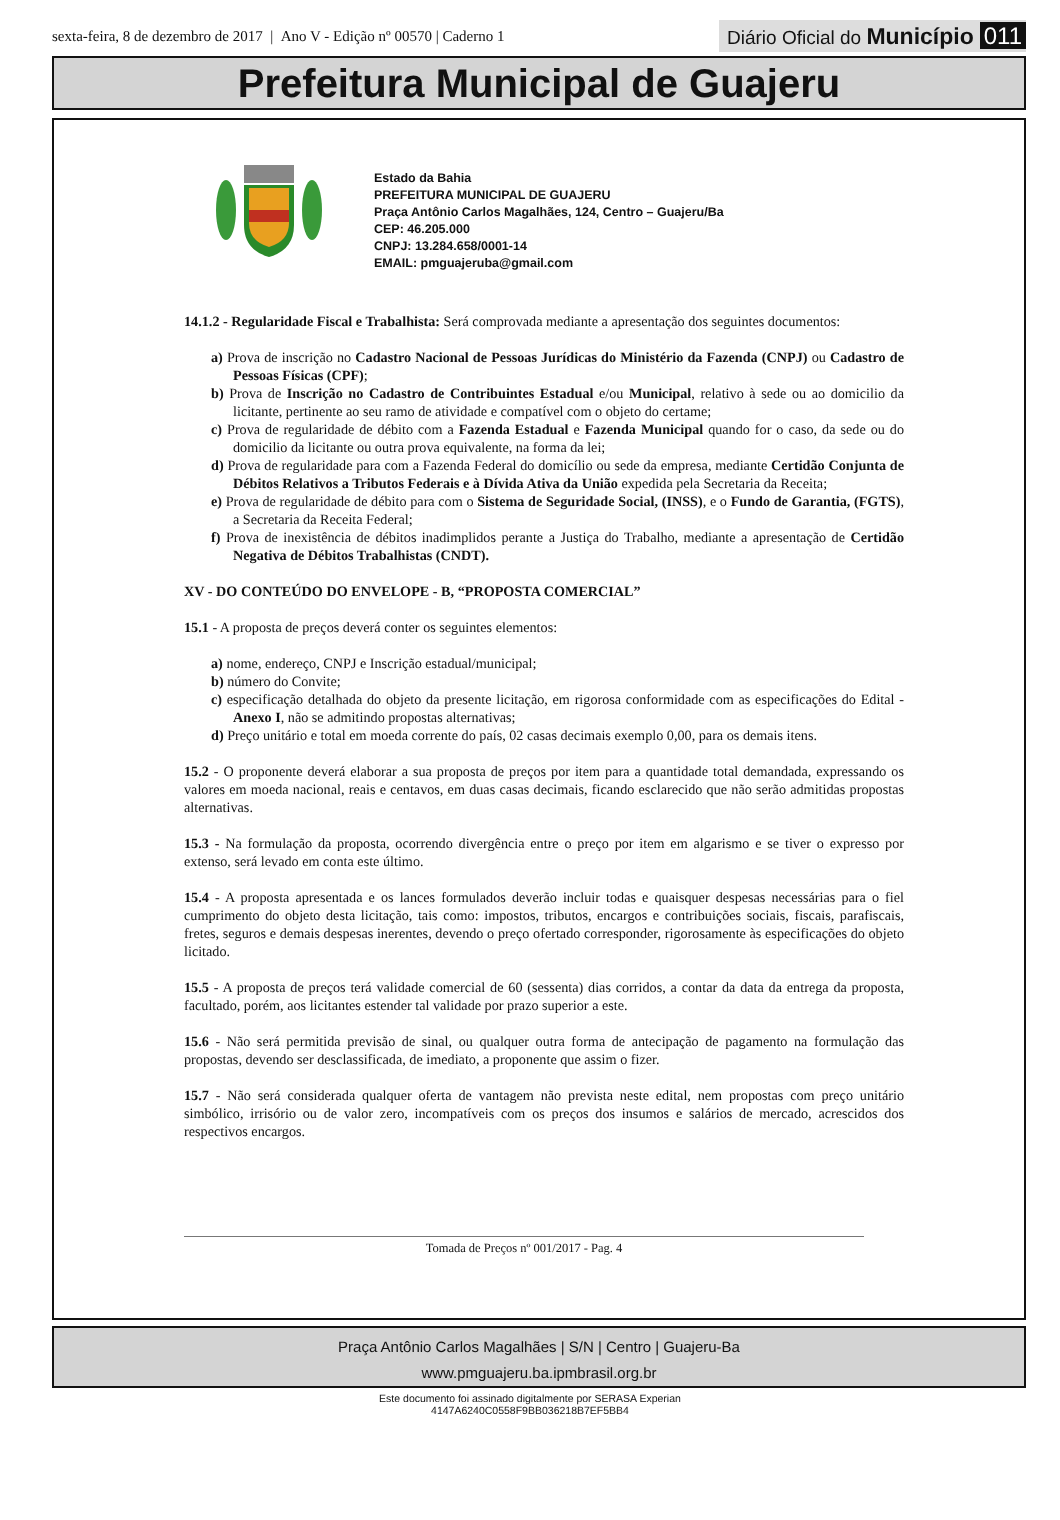sexta-feira, 8 de dezembro de 2017 | Ano V - Edição nº 00570 | Caderno 1
Diário Oficial do Município 011
Prefeitura Municipal de Guajeru
Estado da Bahia
PREFEITURA MUNICIPAL DE GUAJERU
Praça Antônio Carlos Magalhães, 124, Centro – Guajeru/Ba
CEP: 46.205.000
CNPJ: 13.284.658/0001-14
EMAIL: pmguajeruba@gmail.com
14.1.2 - Regularidade Fiscal e Trabalhista: Será comprovada mediante a apresentação dos seguintes documentos:
a) Prova de inscrição no Cadastro Nacional de Pessoas Jurídicas do Ministério da Fazenda (CNPJ) ou Cadastro de Pessoas Físicas (CPF);
b) Prova de Inscrição no Cadastro de Contribuintes Estadual e/ou Municipal, relativo à sede ou ao domicilio da licitante, pertinente ao seu ramo de atividade e compatível com o objeto do certame;
c) Prova de regularidade de débito com a Fazenda Estadual e Fazenda Municipal quando for o caso, da sede ou do domicilio da licitante ou outra prova equivalente, na forma da lei;
d) Prova de regularidade para com a Fazenda Federal do domicílio ou sede da empresa, mediante Certidão Conjunta de Débitos Relativos a Tributos Federais e à Dívida Ativa da União expedida pela Secretaria da Receita;
e) Prova de regularidade de débito para com o Sistema de Seguridade Social, (INSS), e o Fundo de Garantia, (FGTS), a Secretaria da Receita Federal;
f) Prova de inexistência de débitos inadimplidos perante a Justiça do Trabalho, mediante a apresentação de Certidão Negativa de Débitos Trabalhistas (CNDT).
XV - DO CONTEÚDO DO ENVELOPE - B, “PROPOSTA COMERCIAL”
15.1 - A proposta de preços deverá conter os seguintes elementos:
a) nome, endereço, CNPJ e Inscrição estadual/municipal;
b) número do Convite;
c) especificação detalhada do objeto da presente licitação, em rigorosa conformidade com as especificações do Edital - Anexo I, não se admitindo propostas alternativas;
d) Preço unitário e total em moeda corrente do país, 02 casas decimais exemplo 0,00, para os demais itens.
15.2 - O proponente deverá elaborar a sua proposta de preços por item para a quantidade total demandada, expressando os valores em moeda nacional, reais e centavos, em duas casas decimais, ficando esclarecido que não serão admitidas propostas alternativas.
15.3 - Na formulação da proposta, ocorrendo divergência entre o preço por item em algarismo e se tiver o expresso por extenso, será levado em conta este último.
15.4 - A proposta apresentada e os lances formulados deverão incluir todas e quaisquer despesas necessárias para o fiel cumprimento do objeto desta licitação, tais como: impostos, tributos, encargos e contribuições sociais, fiscais, parafiscais, fretes, seguros e demais despesas inerentes, devendo o preço ofertado corresponder, rigorosamente às especificações do objeto licitado.
15.5 - A proposta de preços terá validade comercial de 60 (sessenta) dias corridos, a contar da data da entrega da proposta, facultado, porém, aos licitantes estender tal validade por prazo superior a este.
15.6 - Não será permitida previsão de sinal, ou qualquer outra forma de antecipação de pagamento na formulação das propostas, devendo ser desclassificada, de imediato, a proponente que assim o fizer.
15.7 - Não será considerada qualquer oferta de vantagem não prevista neste edital, nem propostas com preço unitário simbólico, irrisório ou de valor zero, incompatíveis com os preços dos insumos e salários de mercado, acrescidos dos respectivos encargos.
Tomada de Preços nº 001/2017 - Pag. 4
Praça Antônio Carlos Magalhães | S/N | Centro | Guajeru-Ba
www.pmguajeru.ba.ipmbrasil.org.br
Este documento foi assinado digitalmente por SERASA Experian
4147A6240C0558F9BB036218B7EF5BB4